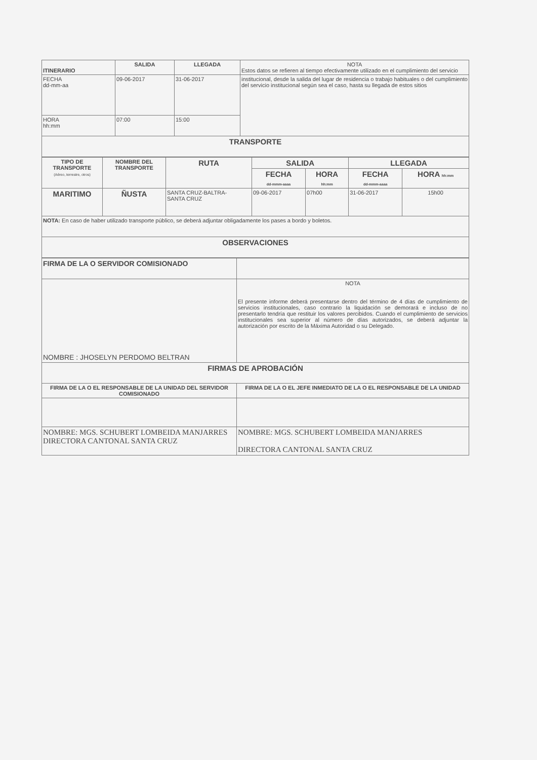| ITINERARIO | SALIDA | LLEGADA | NOTA Estos datos se refieren al tiempo efectivamente utilizado en el cumplimiento del servicio |
| FECHA dd-mm-aa | 09-06-2017 | 31-06-2017 | institucional, desde la salida del lugar de residencia o trabajo habituales o del cumplimiento del servicio institucional según sea el caso, hasta su llegada de estos sitios |
| HORA hh:mm | 07:00 | 15:00 | |
| TRANSPORTE | | | |
| TIPO DE TRANSPORTE (Aéreo, terrestre, otros) | NOMBRE DEL TRANSPORTE | RUTA | SALIDA | | LLEGADA | |
| --- | --- | --- | --- | --- | --- | --- |
| | | | FECHA dd-mmm-aaaa | HORA hh:mm | FECHA dd-mmm-aaaa | HORA hh:mm |
| MARITIMO | ÑUSTA | SANTA CRUZ-BALTRA- SANTA CRUZ | 09-06-2017 | 07h00 | 31-06-2017 | 15h00 |
| NOTA: En caso de haber utilizado transporte público, se deberá adjuntar obligadamente los pases a bordo y boletos. | | | | | | |
| OBSERVACIONES | | | | | | |
| FIRMA DE LA O SERVIDOR COMISIONADO | |
| NOMBRE : JHOSELYN PERDOMO BELTRAN | NOTA El presente informe deberá presentarse dentro del término de 4 días de cumplimiento de servicios institucionales, caso contrario la liquidación se demorará e incluso de no presentarlo tendría que restituir los valores percibidos. Cuando el cumplimiento de servicios institucionales sea superior al número de días autorizados, se deberá adjuntar la autorización por escrito de la Máxima Autoridad o su Delegado. |
| FIRMAS DE APROBACIÓN | |
| FIRMA DE LA O EL RESPONSABLE DE LA UNIDAD DEL SERVIDOR COMISIONADO | FIRMA DE LA O EL JEFE INMEDIATO DE LA O EL RESPONSABLE DE LA UNIDAD |
| NOMBRE: MGS. SCHUBERT LOMBEIDA MANJARRES DIRECTORA CANTONAL SANTA CRUZ | NOMBRE: MGS. SCHUBERT LOMBEIDA MANJARRES DIRECTORA CANTONAL SANTA CRUZ |